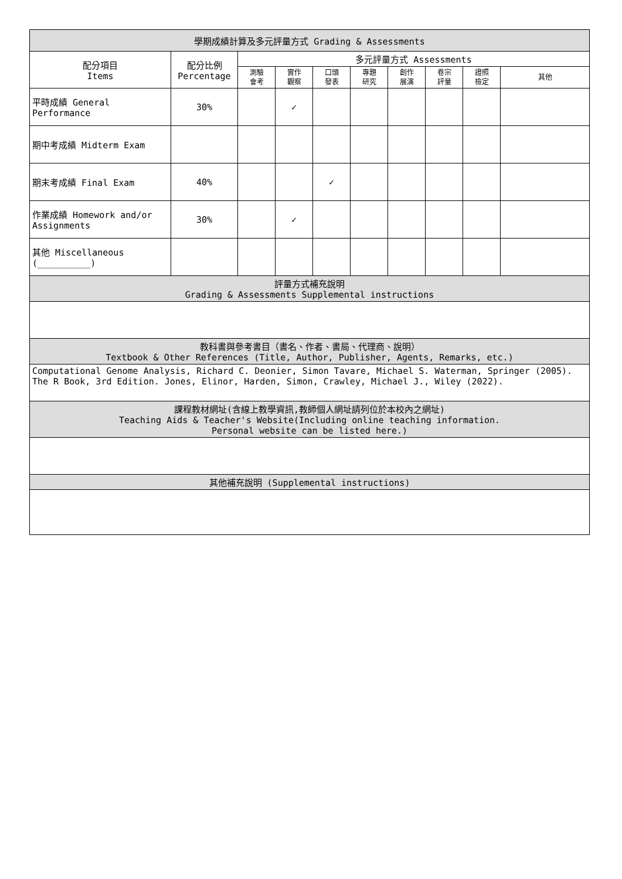| 學期成績計算及多元評量方式 Grading & Assessments | | | | | | | | | |
| --- | --- | --- | --- | --- | --- | --- | --- | --- | --- |
| 配分項目 Items | 配分比例 Percentage | 多元評量方式 Assessments | | | | | | | |
| | | 測驗 會考 | 實作 觀察 | 口頭 發表 | 專題 研究 | 創作 展演 | 卷宗 評量 | 證照 檢定 | 其他 |
| 平時成績 General Performance | 30% | | ✓ | | | | | | |
| 期中考成績 Midterm Exam | | | | | | | | | |
| 期末考成績 Final Exam | 40% | | | ✓ | | | | | |
| 作業成績 Homework and/or Assignments | 30% | | ✓ | | | | | | |
| 其他 Miscellaneous (__________) | | | | | | | | | |
| 評量方式補充說明 Grading & Assessments Supplemental instructions | | | | | | | | | |
| 教科書與參考書目（書名、作者、書局、代理商、說明） Textbook & Other References (Title, Author, Publisher, Agents, Remarks, etc.) | | | | | | | | | |
| Computational Genome Analysis, Richard C. Deonier, Simon Tavare, Michael S. Waterman, Springer (2005). The R Book, 3rd Edition. Jones, Elinor, Harden, Simon, Crawley, Michael J., Wiley (2022). | | | | | | | | | |
| 課程教材網址(含線上教學資訊,教師個人網址請列位於本校內之網址) Teaching Aids & Teacher's Website(Including online teaching information. Personal website can be listed here.) | | | | | | | | | |
| 其他補充說明 (Supplemental instructions) | | | | | | | | | |